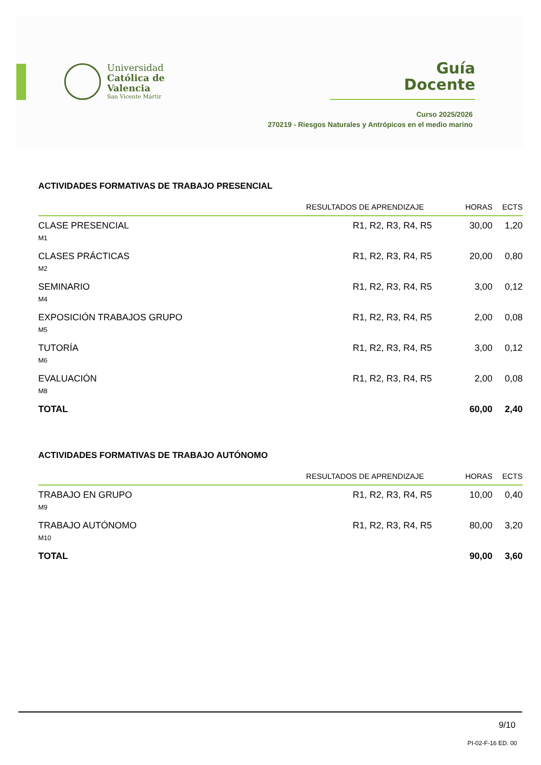Universidad
Católica de
Valencia
San Vicente Mártir
Guía
Docente
Curso 2025/2026
270219 - Riesgos Naturales y Antrópicos en el medio marino
ACTIVIDADES FORMATIVAS DE TRABAJO PRESENCIAL
| | RESULTADOS DE APRENDIZAJE | HORAS | ECTS |
| --- | --- | --- | --- |
| CLASE PRESENCIAL M1 | R1, R2, R3, R4, R5 | 30,00 | 1,20 |
| CLASES PRÁCTICAS M2 | R1, R2, R3, R4, R5 | 20,00 | 0,80 |
| SEMINARIO M4 | R1, R2, R3, R4, R5 | 3,00 | 0,12 |
| EXPOSICIÓN TRABAJOS GRUPO M5 | R1, R2, R3, R4, R5 | 2,00 | 0,08 |
| TUTORÍA M6 | R1, R2, R3, R4, R5 | 3,00 | 0,12 |
| EVALUACIÓN M8 | R1, R2, R3, R4, R5 | 2,00 | 0,08 |
| TOTAL | | 60,00 | 2,40 |
ACTIVIDADES FORMATIVAS DE TRABAJO AUTÓNOMO
| | RESULTADOS DE APRENDIZAJE | HORAS | ECTS |
| --- | --- | --- | --- |
| TRABAJO EN GRUPO M9 | R1, R2, R3, R4, R5 | 10,00 | 0,40 |
| TRABAJO AUTÓNOMO M10 | R1, R2, R3, R4, R5 | 80,00 | 3,20 |
| TOTAL | | 90,00 | 3,60 |
9/10
PI-02-F-16 ED. 00